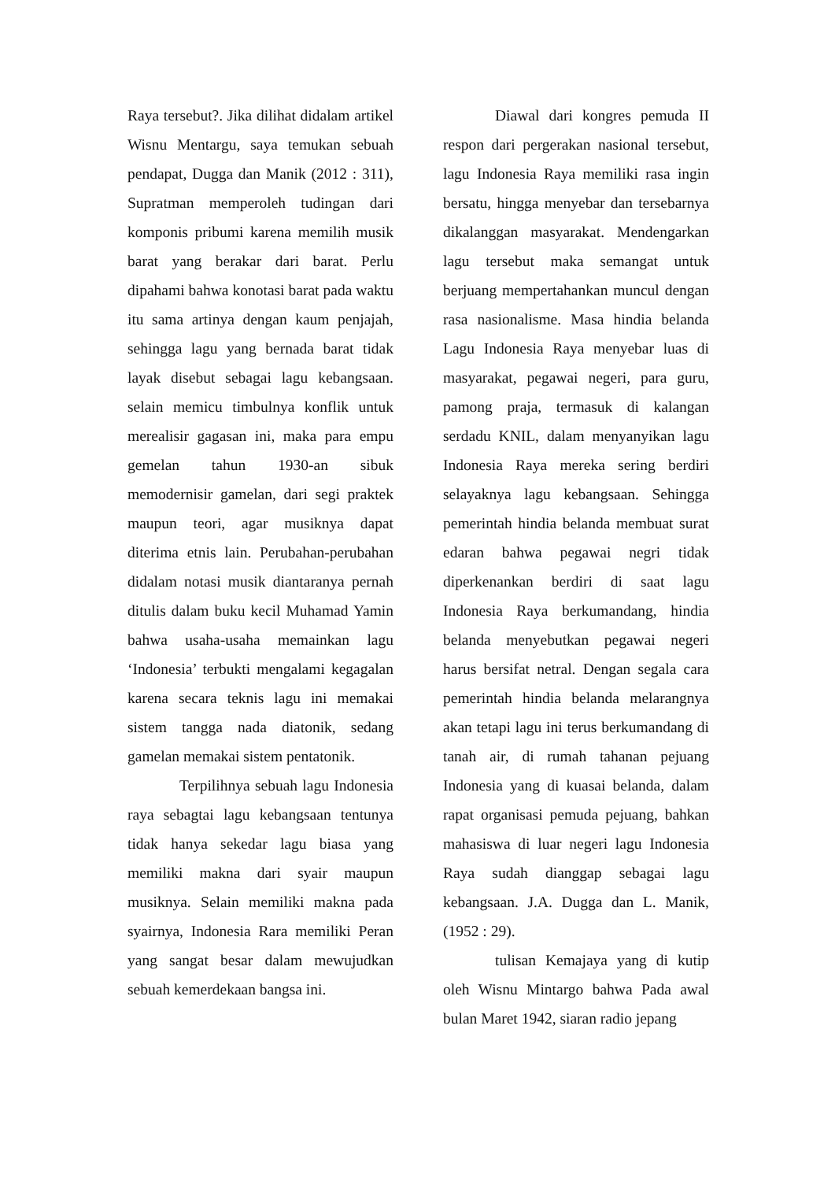Raya tersebut?. Jika dilihat didalam artikel Wisnu Mentargu, saya temukan sebuah pendapat, Dugga dan Manik (2012 : 311), Supratman memperoleh tudingan dari komponis pribumi karena memilih musik barat yang berakar dari barat. Perlu dipahami bahwa konotasi barat pada waktu itu sama artinya dengan kaum penjajah, sehingga lagu yang bernada barat tidak layak disebut sebagai lagu kebangsaan. selain memicu timbulnya konflik untuk merealisir gagasan ini, maka para empu gemelan tahun 1930-an sibuk memodernisir gamelan, dari segi praktek maupun teori, agar musiknya dapat diterima etnis lain. Perubahan-perubahan didalam notasi musik diantaranya pernah ditulis dalam buku kecil Muhamad Yamin bahwa usaha-usaha memainkan lagu ‘Indonesia’ terbukti mengalami kegagalan karena secara teknis lagu ini memakai sistem tangga nada diatonik, sedang gamelan memakai sistem pentatonik.
Terpilihnya sebuah lagu Indonesia raya sebagtai lagu kebangsaan tentunya tidak hanya sekedar lagu biasa yang memiliki makna dari syair maupun musiknya. Selain memiliki makna pada syairnya, Indonesia Rara memiliki Peran yang sangat besar dalam mewujudkan sebuah kemerdekaan bangsa ini.
Diawal dari kongres pemuda II respon dari pergerakan nasional tersebut, lagu Indonesia Raya memiliki rasa ingin bersatu, hingga menyebar dan tersebarnya dikalanggan masyarakat. Mendengarkan lagu tersebut maka semangat untuk berjuang mempertahankan muncul dengan rasa nasionalisme. Masa hindia belanda Lagu Indonesia Raya menyebar luas di masyarakat, pegawai negeri, para guru, pamong praja, termasuk di kalangan serdadu KNIL, dalam menyanyikan lagu Indonesia Raya mereka sering berdiri selayaknya lagu kebangsaan. Sehingga pemerintah hindia belanda membuat surat edaran bahwa pegawai negri tidak diperkenankan berdiri di saat lagu Indonesia Raya berkumandang, hindia belanda menyebutkan pegawai negeri harus bersifat netral. Dengan segala cara pemerintah hindia belanda melarangnya akan tetapi lagu ini terus berkumandang di tanah air, di rumah tahanan pejuang Indonesia yang di kuasai belanda, dalam rapat organisasi pemuda pejuang, bahkan mahasiswa di luar negeri lagu Indonesia Raya sudah dianggap sebagai lagu kebangsaan. J.A. Dugga dan L. Manik, (1952 : 29).
tulisan Kemajaya yang di kutip oleh Wisnu Mintargo bahwa Pada awal bulan Maret 1942, siaran radio jepang